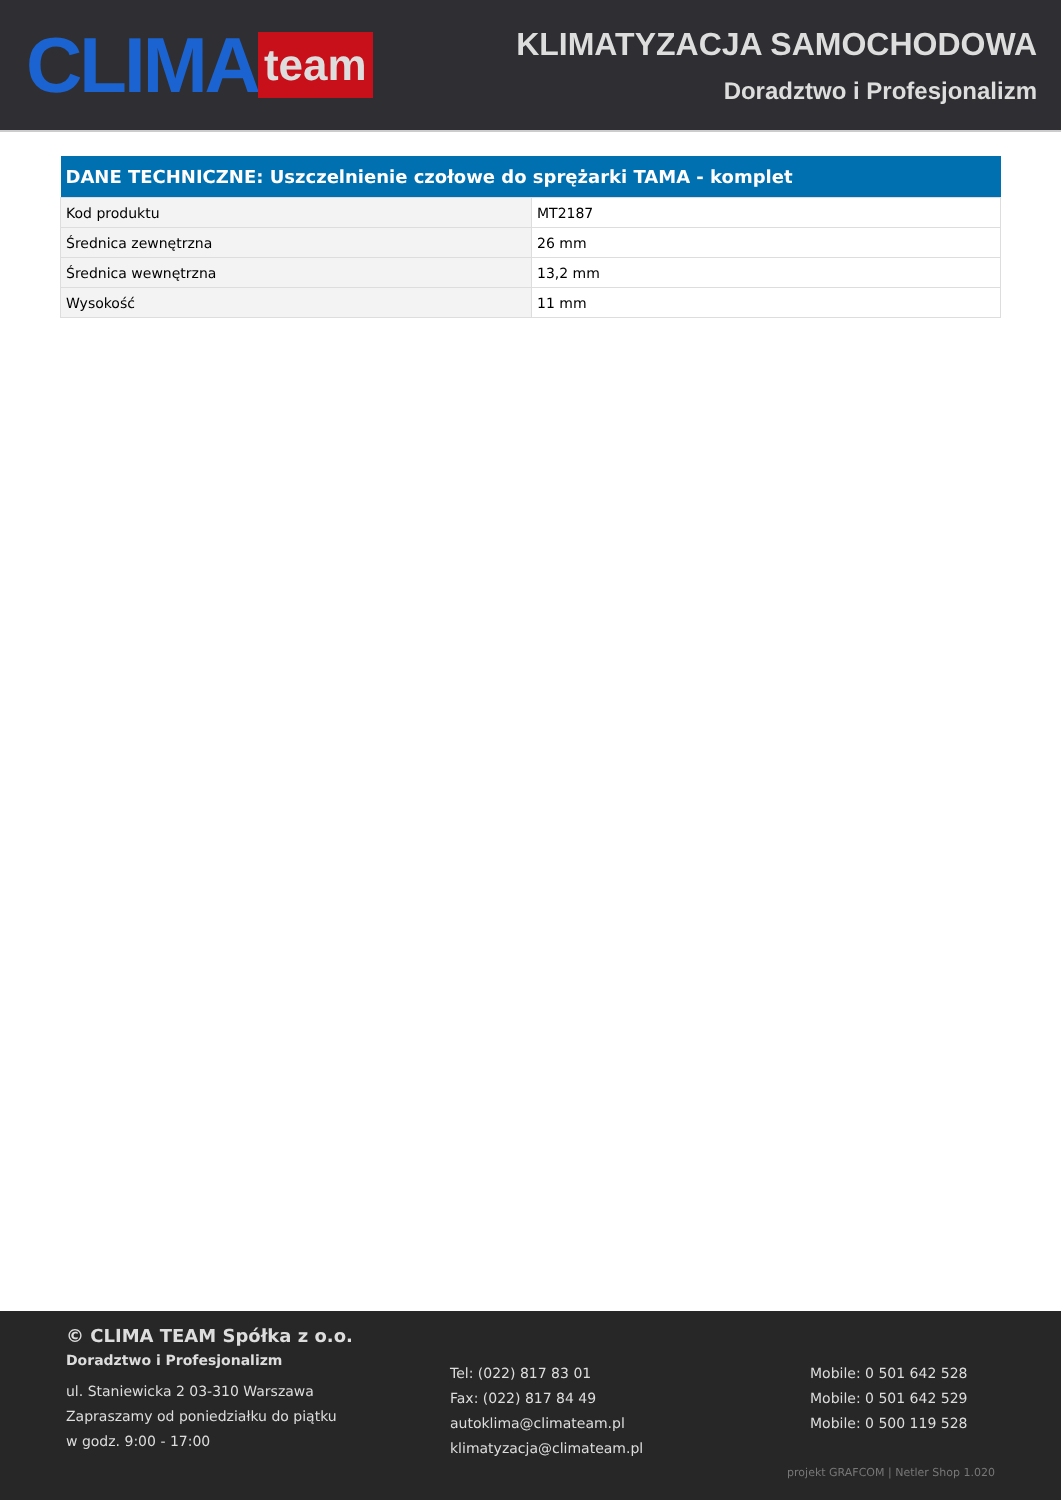CLIMA team
KLIMATYZACJA SAMOCHODOWA
Doradztwo i Profesjonalizm
| DANE TECHNICZNE: Uszczelnienie czołowe do sprężarki TAMA - komplet | |
| --- | --- |
| Kod produktu | MT2187 |
| Średnica zewnętrzna | 26 mm |
| Średnica wewnętrzna | 13,2 mm |
| Wysokość | 11 mm |
© CLIMA TEAM Spółka z o.o.
Doradztwo i Profesjonalizm
ul. Staniewicka 2 03-310 Warszawa
Zapraszamy od poniedziałku do piątku
w godz. 9:00 - 17:00
Tel: (022) 817 83 01
Fax: (022) 817 84 49
autoklima@climateam.pl
klimatyzacja@climateam.pl
Mobile: 0 501 642 528
Mobile: 0 501 642 529
Mobile: 0 500 119 528
projekt GRAFCOM | Netler Shop 1.020